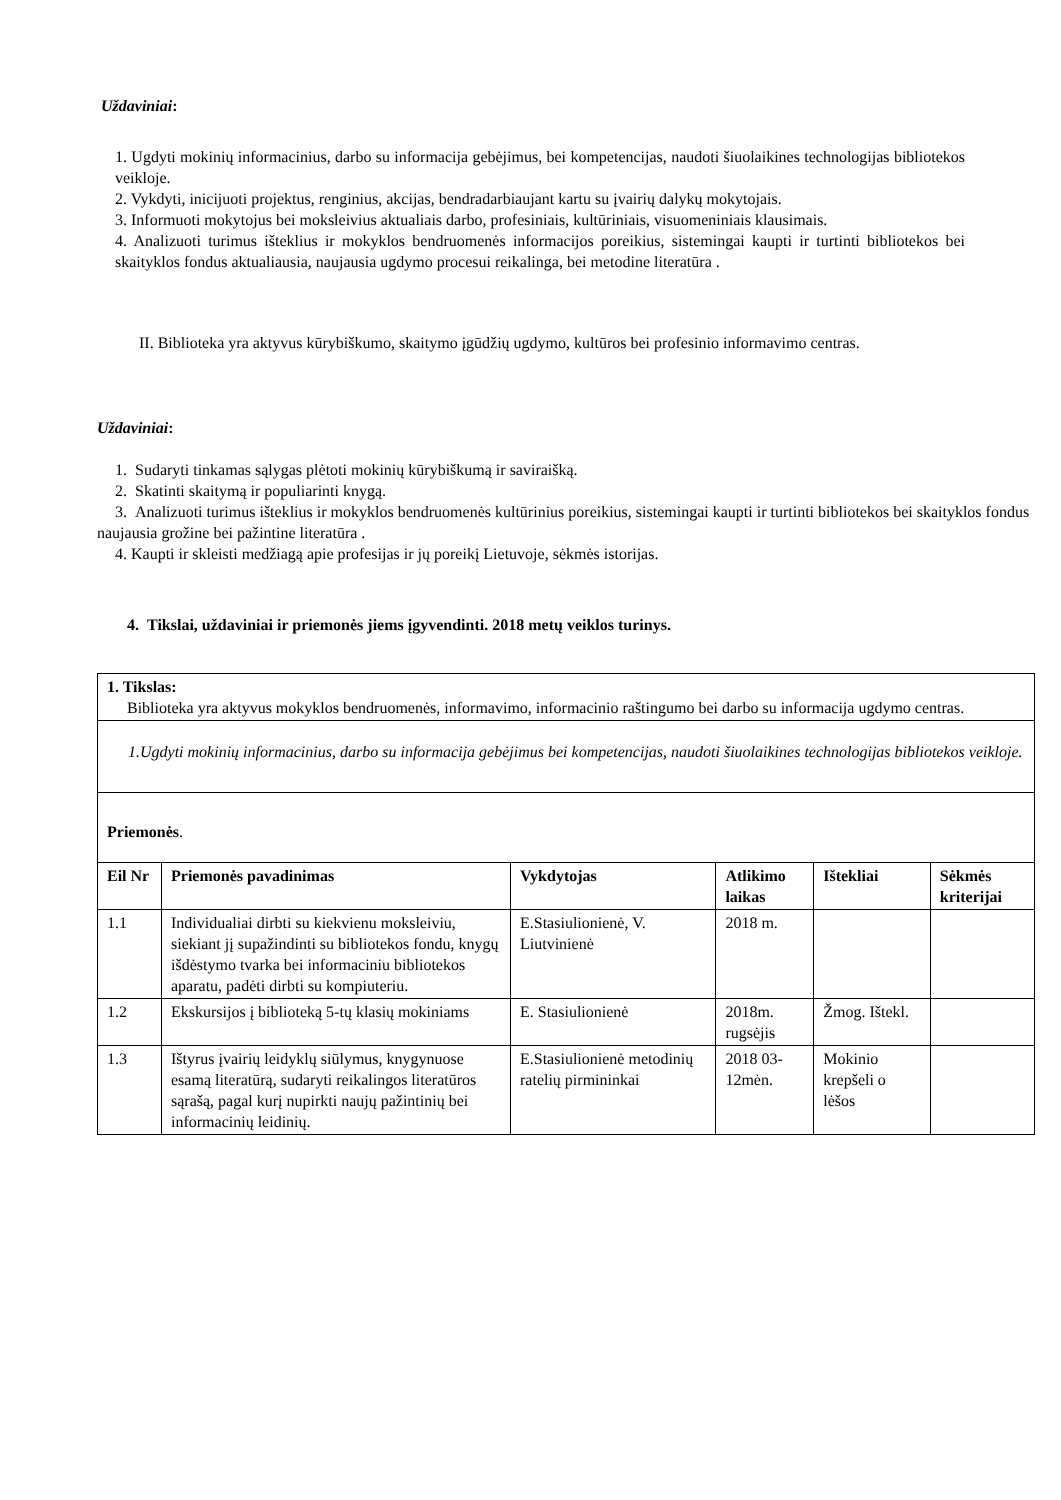Uždaviniai:
1. Ugdyti mokinių informacinius, darbo su informacija gebėjimus, bei kompetencijas, naudoti šiuolaikines technologijas bibliotekos veikloje.
2. Vykdyti, inicijuoti projektus, renginius, akcijas, bendradarbiaujant kartu su įvairių dalykų mokytojais.
3. Informuoti mokytojus bei moksleivius aktualiais darbo, profesiniais, kultūriniais, visuomeniniais klausimais.
4. Analizuoti turimus išteklius ir mokyklos bendruomenės informacijos poreikius, sistemingai kaupti ir turtinti bibliotekos bei skaityklos fondus aktualiausia, naujausia ugdymo procesui reikalinga, bei metodine literatūra .
II. Biblioteka yra aktyvus kūrybiškumo, skaitymo įgūdžių ugdymo, kultūros bei profesinio informavimo centras.
Uždaviniai:
1. Sudaryti tinkamas sąlygas plėtoti mokinių kūrybiškumą ir saviraišką.
2. Skatinti skaitymą ir populiarinti knygą.
3. Analizuoti turimus išteklius ir mokyklos bendruomenės kultūrinius poreikius, sistemingai kaupti ir turtinti bibliotekos bei skaityklos fondus naujausia grožine bei pažintine literatūra .
4. Kaupti ir skleisti medžiagą apie profesijas ir jų poreikį Lietuvoje, sėkmės istorijas.
4. Tikslai, uždaviniai ir priemonės jiems įgyvendinti. 2018 metų veiklos turinys.
| 1. Tikslas: Biblioteka yra aktyvus mokyklos bendruomenės, informavimo, informacinio raštingumo bei darbo su informacija ugdymo centras. | | | | | |
| 1.Ugdyti mokinių informacinius, darbo su informacija gebėjimus bei kompetencijas, naudoti šiuolaikines technologijas bibliotekos veikloje. | | | | | |
| Priemonės . | | | | | |
| Eil Nr | Priemonės pavadinimas | Vykdytojas | Atlikimo laikas | Ištekliai | Sėkmės kriterijai |
| 1.1 | Individualiai dirbti su kiekvienu moksleiviu, siekiant jį supažindinti su bibliotekos fondu, knygų išdėstymo tvarka bei informaciniu bibliotekos aparatu, padėti dirbti su kompiuteriu. | E.Stasiulionienė, V. Liutvinienė | 2018 m. | | |
| 1.2 | Ekskursijos į biblioteką 5-tų klasių mokiniams | E. Stasiulionienė | 2018m. rugsėjis | Žmog. Ištekl. | |
| 1.3 | Ištyrus įvairių leidyklų siūlymus, knygynuose esamą literatūrą, sudaryti reikalingos literatūros sąrašą, pagal kurį nupirkti naujų pažintinių bei informacinių leidinių. | E.Stasiulionienė metodinių ratelių pirmininkai | 2018 03-12mėn. | Mokinio krepšeli o lėšos | |